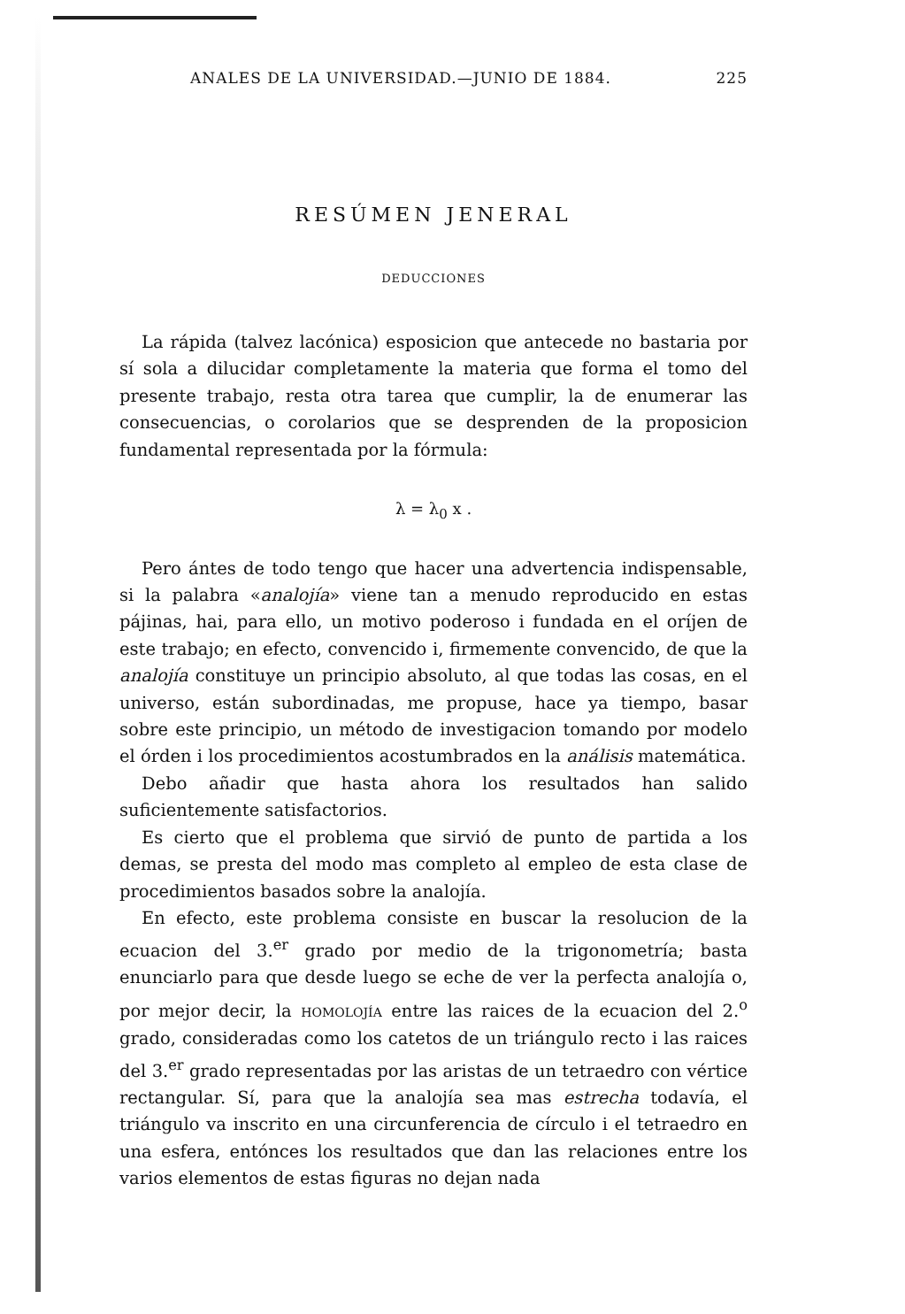ANALES DE LA UNIVERSIDAD.—JUNIO DE 1884. 225
RESÚMEN JENERAL
DEDUCCIONES
La rápida (talvez lacónica) esposicion que antecede no bastaria por sí sola a dilucidar completamente la materia que forma el tomo del presente trabajo, resta otra tarea que cumplir, la de enumerar las consecuencias, o corolarios que se desprenden de la proposicion fundamental representada por la fórmula:
λ = λ<sub>0</sub> x .
Pero ántes de todo tengo que hacer una advertencia indispensable, si la palabra «analojía» viene tan a menudo reproducido en estas pájinas, hai, para ello, un motivo poderoso i fundada en el oríjen de este trabajo; en efecto, convencido i, firmemente convencido, de que la analojía constituye un principio absoluto, al que todas las cosas, en el universo, están subordinadas, me propuse, hace ya tiempo, basar sobre este principio, un método de investigacion tomando por modelo el órden i los procedimientos acostumbrados en la análisis matemática.
Debo añadir que hasta ahora los resultados han salido suficientemente satisfactorios.
Es cierto que el problema que sirvió de punto de partida a los demas, se presta del modo mas completo al empleo de esta clase de procedimientos basados sobre la analojía.
En efecto, este problema consiste en buscar la resolucion de la ecuacion del 3.<sup>er</sup> grado por medio de la trigonometría; basta enunciarlo para que desde luego se eche de ver la perfecta analojía o, por mejor decir, la HOMOLOJÍA entre las raices de la ecuacion del 2.<sup>o</sup> grado, consideradas como los catetos de un triángulo recto i las raices del 3.<sup>er</sup> grado representadas por las aristas de un tetraedro con vértice rectangular. Sí, para que la analojía sea mas estrecha todavía, el triángulo va inscrito en una circunferencia de círculo i el tetraedro en una esfera, entónces los resultados que dan las relaciones entre los varios elementos de estas figuras no dejan nada